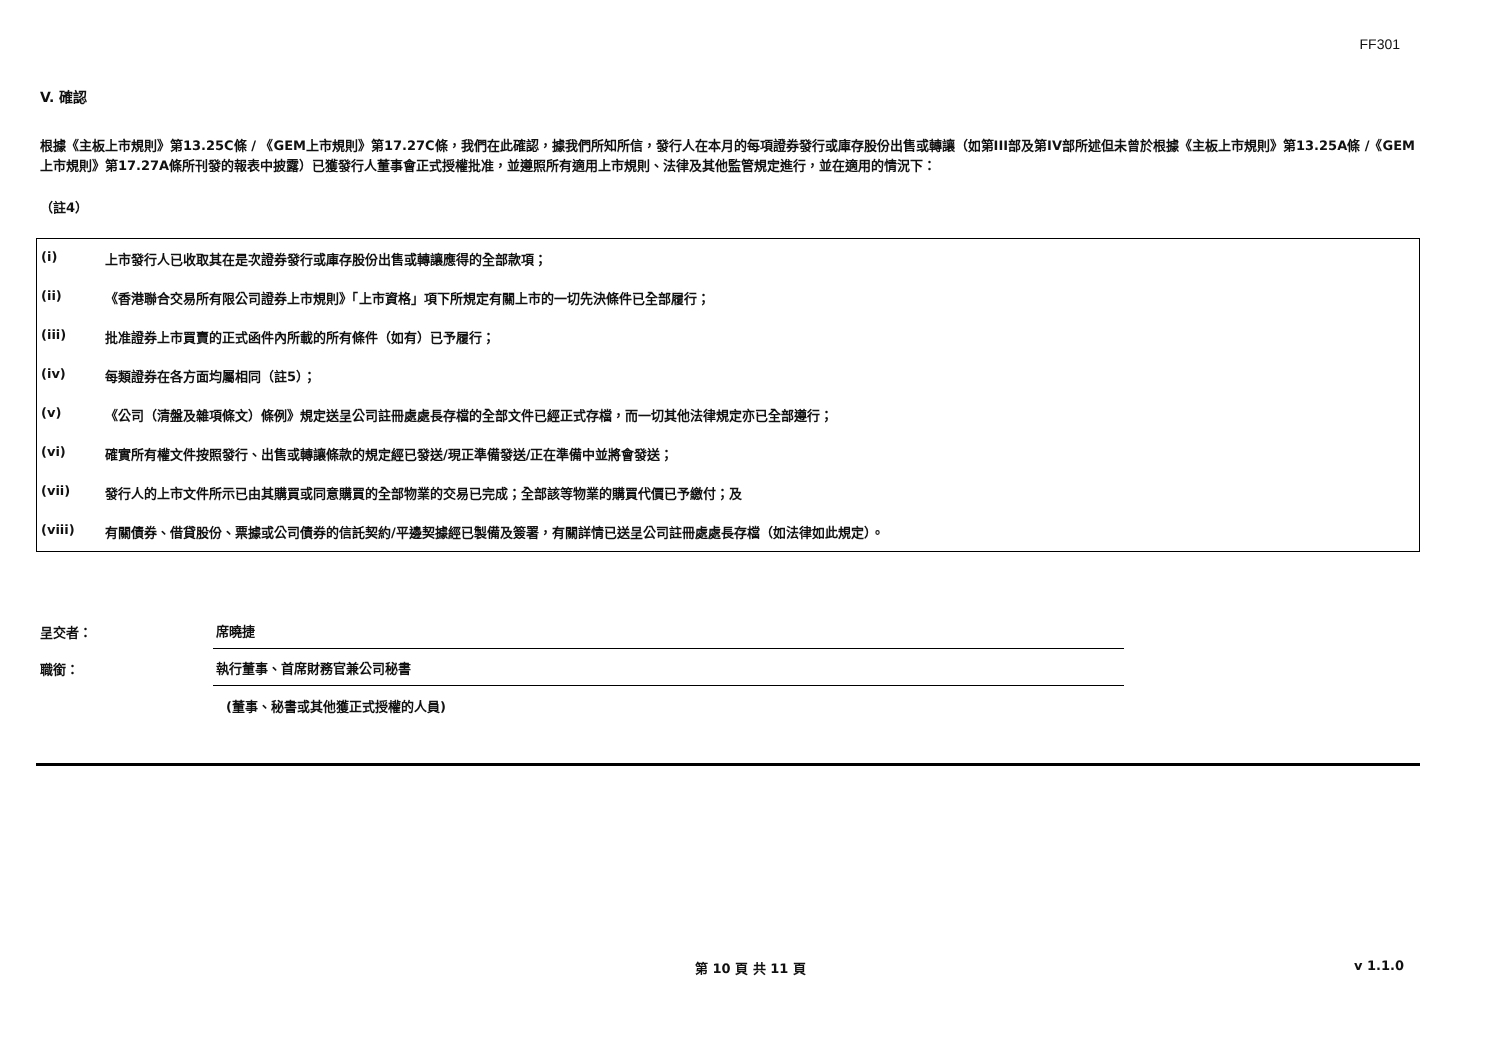FF301
V. 確認
根據《主板上市規則》第13.25C條 / 《GEM上市規則》第17.27C條，我們在此確認，據我們所知所信，發行人在本月的每項證券發行或庫存股份出售或轉讓（如第III部及第IV部所述但未曾於根據《主板上市規則》第13.25A條 /《GEM上市規則》第17.27A條所刊發的報表中披露）已獲發行人董事會正式授權批准，並遵照所有適用上市規則、法律及其他監管規定進行，並在適用的情況下：
（註4）
| (i) | 上市發行人已收取其在是次證券發行或庫存股份出售或轉讓應得的全部款項； |
| (ii) | 《香港聯合交易所有限公司證券上市規則》「上市資格」項下所規定有關上市的一切先決條件已全部履行； |
| (iii) | 批准證券上市買賣的正式函件內所載的所有條件（如有）已予履行； |
| (iv) | 每類證券在各方面均屬相同（註5）； |
| (v) | 《公司（清盤及雜項條文）條例》規定送呈公司註冊處處長存檔的全部文件已經正式存檔，而一切其他法律規定亦已全部遵行； |
| (vi) | 確實所有權文件按照發行、出售或轉讓條款的規定經已發送/現正準備發送/正在準備中並將會發送； |
| (vii) | 發行人的上市文件所示已由其購買或同意購買的全部物業的交易已完成；全部該等物業的購買代價已予繳付；及 |
| (viii) | 有關債券、借貸股份、票據或公司債券的信託契約/平邊契據經已製備及簽署，有關詳情已送呈公司註冊處處長存檔（如法律如此規定）。 |
呈交者：
席曉捷
職銜：
執行董事、首席財務官兼公司秘書
(董事、秘書或其他獲正式授權的人員)
第 10 頁 共 11 頁 v 1.1.0